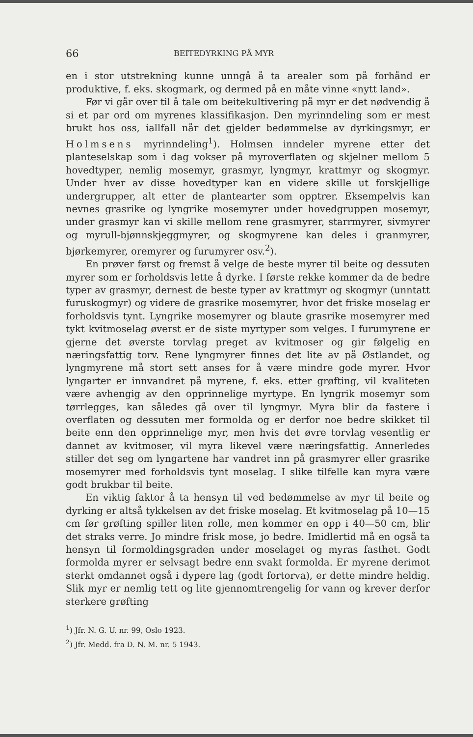66 BEITEDYRKING PÅ MYR
en i stor utstrekning kunne unngå å ta arealer som på forhånd er produktive, f. eks. skogmark, og dermed på en måte vinne «nytt land».
Før vi går over til å tale om beitekultivering på myr er det nødvendig å si et par ord om myrenes klassifikasjon. Den myrinndeling som er mest brukt hos oss, iallfall når det gjelder bedømmelse av dyrkingsmyr, er Holmsens myrinndeling<sup>1</sup>). Holmsen inndeler myrene etter det planteselskap som i dag vokser på myroverflaten og skjelner mellom 5 hovedtyper, nemlig mosemyr, grasmyr, lyngmyr, krattmyr og skogmyr. Under hver av disse hovedtyper kan en videre skille ut forskjellige undergrupper, alt etter de plantearter som opptrer. Eksempelvis kan nevnes grasrike og lyngrike mosemyrer under hovedgruppen mosemyr, under grasmyr kan vi skille mellom rene grasmyrer, starrmyrer, sivmyrer og myrull-bjønnskjeggmyrer, og skogmyrene kan deles i granmyrer, bjørkemyrer, oremyrer og furumyrer osv.<sup>2</sup>).
En prøver først og fremst å velge de beste myrer til beite og dessuten myrer som er forholdsvis lette å dyrke. I første rekke kommer da de bedre typer av grasmyr, dernest de beste typer av krattmyr og skogmyr (unntatt furuskogmyr) og videre de grasrike mosemyrer, hvor det friske moselag er forholdsvis tynt. Lyngrike mosemyrer og blaute grasrike mosemyrer med tykt kvitmoselag øverst er de siste myrtyper som velges. I furumyrene er gjerne det øverste torvlag preget av kvitmoser og gir følgelig en næringsfattig torv. Rene lyngmyrer finnes det lite av på Østlandet, og lyngmyrene må stort sett anses for å være mindre gode myrer. Hvor lyngarter er innvandret på myrene, f. eks. etter grøfting, vil kvaliteten være avhengig av den opprinnelige myrtype. En lyngrik mosemyr som tørrlegges, kan således gå over til lyngmyr. Myra blir da fastere i overflaten og dessuten mer formolda og er derfor noe bedre skikket til beite enn den opprinnelige myr, men hvis det øvre torvlag vesentlig er dannet av kvitmoser, vil myra likevel være næringsfattig. Annerledes stiller det seg om lyngartene har vandret inn på grasmyrer eller grasrike mosemyrer med forholdsvis tynt moselag. I slike tilfelle kan myra være godt brukbar til beite.
En viktig faktor å ta hensyn til ved bedømmelse av myr til beite og dyrking er altså tykkelsen av det friske moselag. Et kvitmoselag på 10—15 cm før grøfting spiller liten rolle, men kommer en opp i 40—50 cm, blir det straks verre. Jo mindre frisk mose, jo bedre. Imidlertid må en også ta hensyn til formoldingsgraden under moselaget og myras fasthet. Godt formolda myrer er selvsagt bedre enn svakt formolda. Er myrene derimot sterkt omdannet også i dypere lag (godt fortorva), er dette mindre heldig. Slik myr er nemlig tett og lite gjennomtrengelig for vann og krever derfor sterkere grøfting
<sup>1</sup>) Jfr. N. G. U. nr. 99, Oslo 1923.
<sup>2</sup>) Jfr. Medd. fra D. N. M. nr. 5 1943.